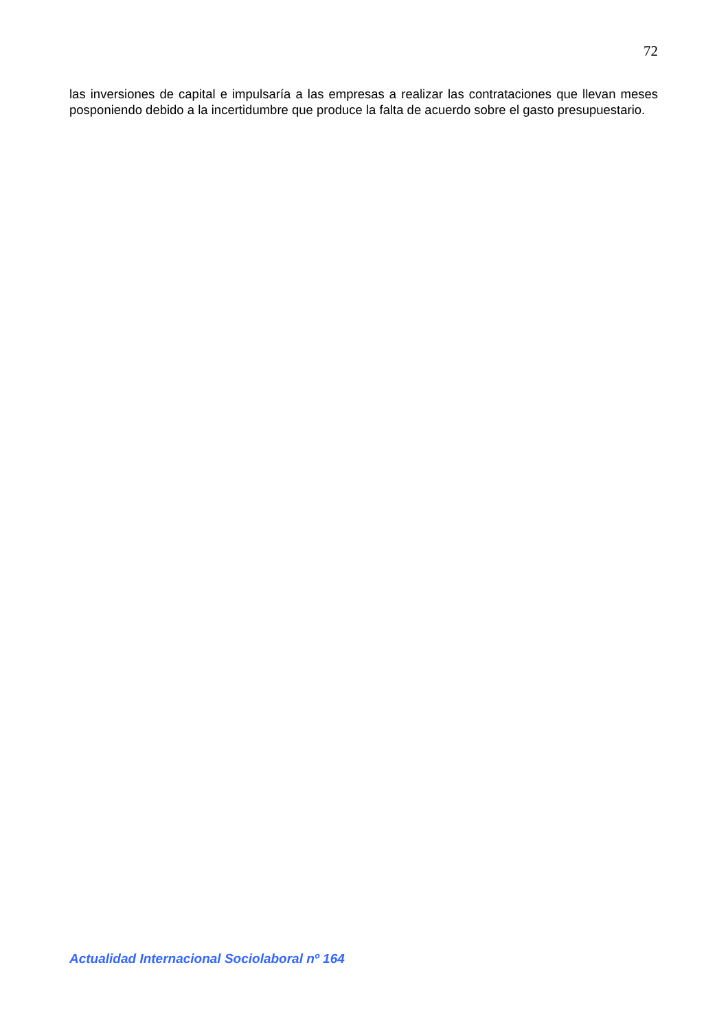72
las inversiones de capital e impulsaría a las empresas a realizar las contrataciones que llevan meses posponiendo debido a la incertidumbre que produce la falta de acuerdo sobre el gasto presupuestario.
Actualidad Internacional Sociolaboral nº 164